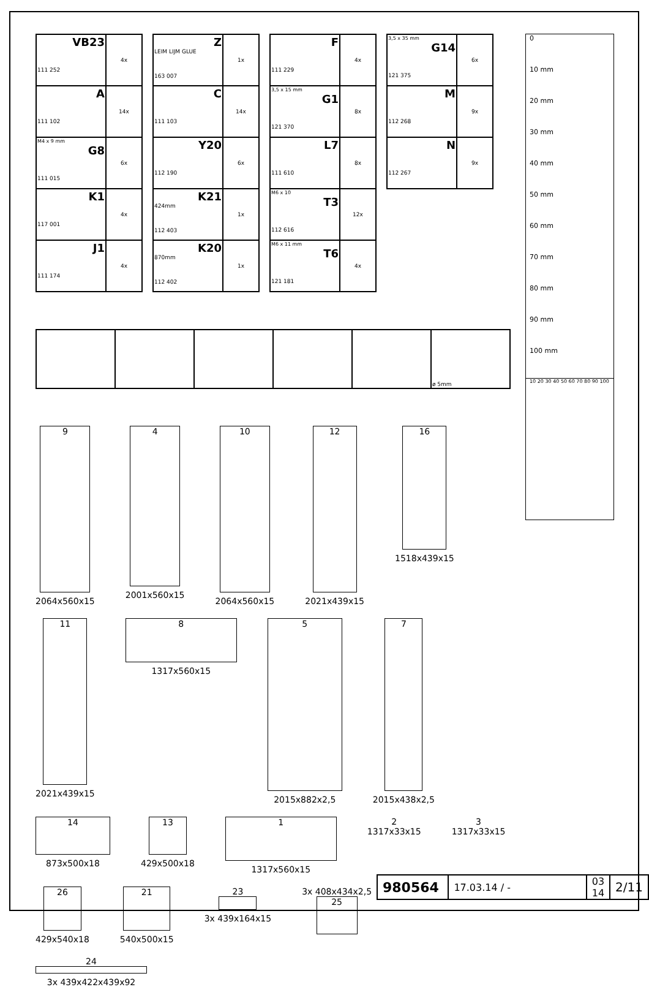| VB23 111 252 | 4x |
| A 111 102 | 14x |
| M4 x 9 mm G8 111 015 | 6x |
| K1 117 001 | 4x |
| J1 111 174 | 4x |
| Z LEIM LIJM GLUE 163 007 | 1x |
| C 111 103 | 14x |
| Y20 112 190 | 6x |
| K21 424mm 112 403 | 1x |
| K20 870mm 112 402 | 1x |
| F 111 229 | 4x |
| 3,5 x 15 mm G1 121 370 | 8x |
| L7 111 610 | 8x |
| M6 x 10 T3 112 616 | 12x |
| M6 x 11 mm T6 121 181 | 4x |
| 3,5 x 35 mm G14 121 375 | 6x |
| M 112 268 | 9x |
| N 112 267 | 9x |
| | | | | | ø 5mm |
9
2064x560x15
4
2001x560x15
10
2064x560x15
12
2021x439x15
16
1518x439x15
11
2021x439x15
8
1317x560x15
5
2015x882x2,5
7
2015x438x2,5
14
873x500x18
13
429x500x18
1
1317x560x15
2
1317x33x15
3
1317x33x15
26
429x540x18
21
540x500x15
23
3x 439x164x15
3x 408x434x2,5
25
24
3x 439x422x439x92
0
10 mm
20 mm
30 mm
40 mm
50 mm
60 mm
70 mm
80 mm
90 mm
100 mm
10 20 30 40 50 60 70 80 90 100
| 980564 | 17.03.14 / - | 03 14 | 2/11 |